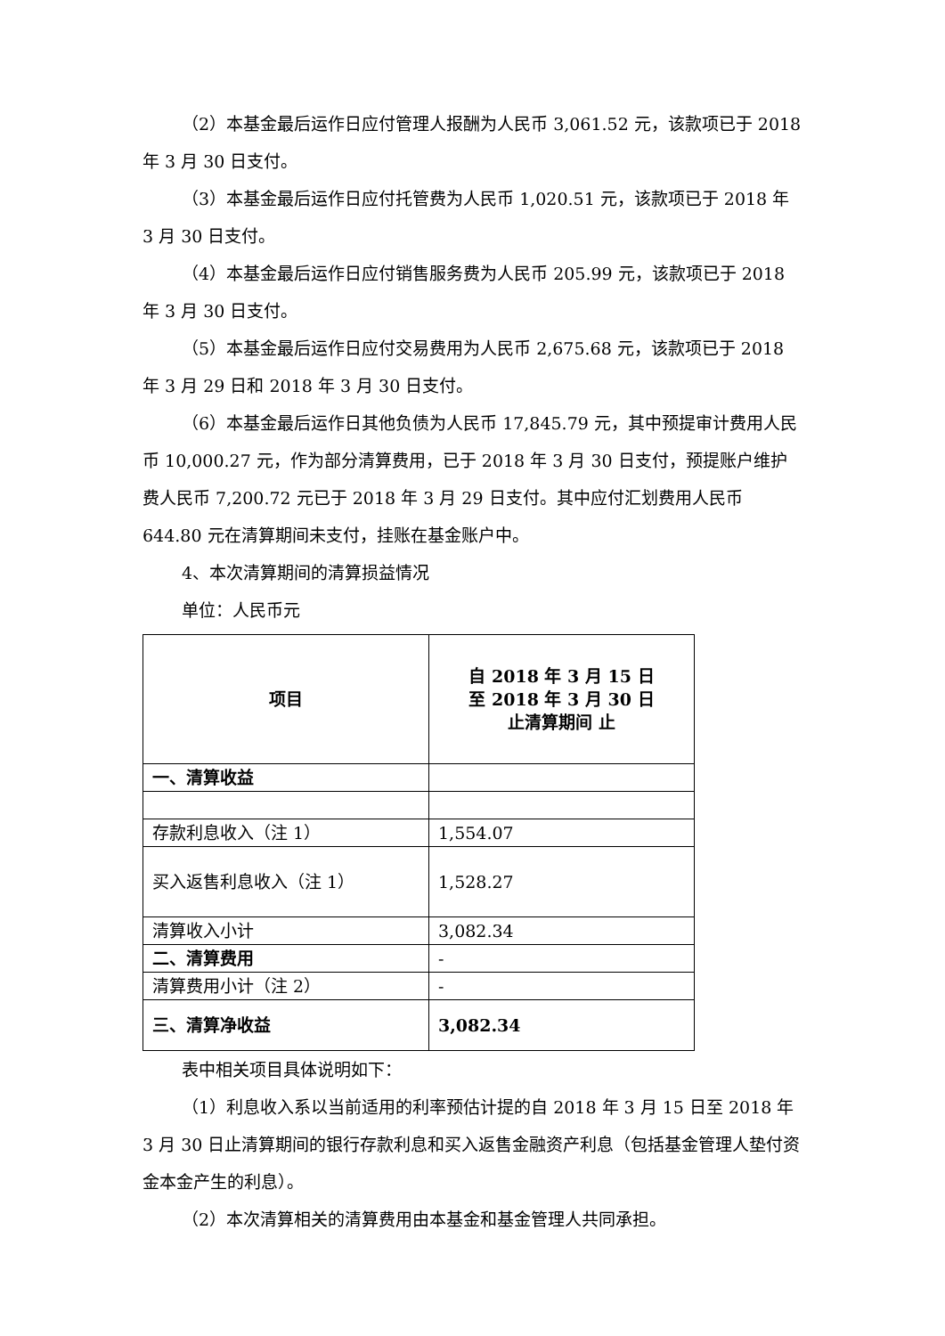（2）本基金最后运作日应付管理人报酬为人民币 3,061.52 元，该款项已于 2018 年 3 月 30 日支付。
（3）本基金最后运作日应付托管费为人民币 1,020.51 元，该款项已于 2018 年 3 月 30 日支付。
（4）本基金最后运作日应付销售服务费为人民币 205.99 元，该款项已于 2018 年 3 月 30 日支付。
（5）本基金最后运作日应付交易费用为人民币 2,675.68 元，该款项已于 2018 年 3 月 29 日和 2018 年 3 月 30 日支付。
（6）本基金最后运作日其他负债为人民币 17,845.79 元，其中预提审计费用人民币 10,000.27 元，作为部分清算费用，已于 2018 年 3 月 30 日支付，预提账户维护费人民币 7,200.72 元已于 2018 年 3 月 29 日支付。其中应付汇划费用人民币 644.80 元在清算期间未支付，挂账在基金账户中。
4、本次清算期间的清算损益情况
单位：人民币元
| 项目 | 自 2018 年 3 月 15 日 至 2018 年 3 月 30 日 止清算期间 止 |
| --- | --- |
| 一、清算收益 | |
| 存款利息收入（注 1） | 1,554.07 |
| 买入返售利息收入（注 1） | 1,528.27 |
| 清算收入小计 | 3,082.34 |
| 二、清算费用 | - |
| 清算费用小计（注 2） | - |
| 三、清算净收益 | 3,082.34 |
表中相关项目具体说明如下：
（1）利息收入系以当前适用的利率预估计提的自 2018 年 3 月 15 日至 2018 年 3 月 30 日止清算期间的银行存款利息和买入返售金融资产利息（包括基金管理人垫付资金本金产生的利息）。
（2）本次清算相关的清算费用由本基金和基金管理人共同承担。